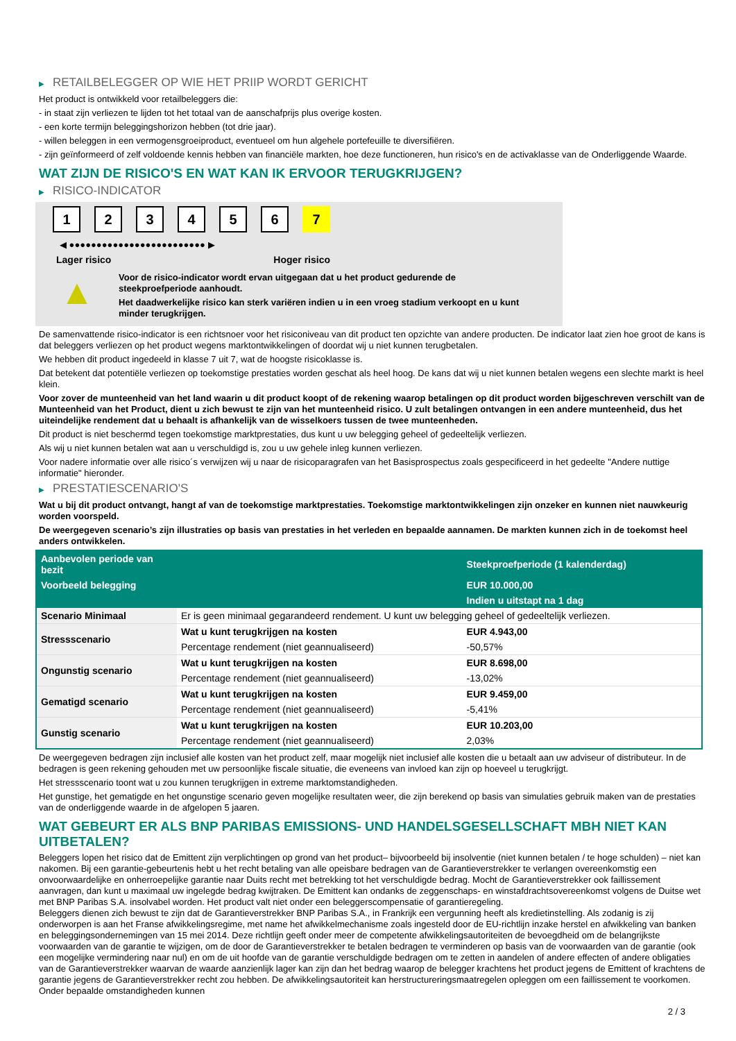▶ RETAILBELEGGER OP WIE HET PRIIP WORDT GERICHT
Het product is ontwikkeld voor retailbeleggers die:
- in staat zijn verliezen te lijden tot het totaal van de aanschafprijs plus overige kosten.
- een korte termijn beleggingshorizon hebben (tot drie jaar).
- willen beleggen in een vermogensgroeiproduct, eventueel om hun algehele portefeuille te diversifiëren.
- zijn geïnformeerd of zelf voldoende kennis hebben van financiële markten, hoe deze functioneren, hun risico's en de activaklasse van de Onderliggende Waarde.
WAT ZIJN DE RISICO'S EN WAT KAN IK ERVOOR TERUGKRIJGEN?
▶ RISICO-INDICATOR
1 2 3 4 5 6 7
◀ ●●●●●●●●●●●●●●●●●●●●●●●●● ▶
Lager risico Hoger risico
▲
Voor de risico-indicator wordt ervan uitgegaan dat u het product gedurende de steekproefperiode aanhoudt.
Het daadwerkelijke risico kan sterk variëren indien u in een vroeg stadium verkoopt en u kunt minder terugkrijgen.
De samenvattende risico-indicator is een richtsnoer voor het risiconiveau van dit product ten opzichte van andere producten. De indicator laat zien hoe groot de kans is dat beleggers verliezen op het product wegens marktontwikkelingen of doordat wij u niet kunnen terugbetalen.
We hebben dit product ingedeeld in klasse 7 uit 7, wat de hoogste risicoklasse is.
Dat betekent dat potentiële verliezen op toekomstige prestaties worden geschat als heel hoog. De kans dat wij u niet kunnen betalen wegens een slechte markt is heel klein.
Voor zover de munteenheid van het land waarin u dit product koopt of de rekening waarop betalingen op dit product worden bijgeschreven verschilt van de Munteenheid van het Product, dient u zich bewust te zijn van het munteenheid risico. U zult betalingen ontvangen in een andere munteenheid, dus het uiteindelijke rendement dat u behaalt is afhankelijk van de wisselkoers tussen de twee munteenheden.
Dit product is niet beschermd tegen toekomstige marktprestaties, dus kunt u uw belegging geheel of gedeeltelijk verliezen.
Als wij u niet kunnen betalen wat aan u verschuldigd is, zou u uw gehele inleg kunnen verliezen.
Voor nadere informatie over alle risico´s verwijzen wij u naar de risicoparagrafen van het Basisprospectus zoals gespecificeerd in het gedeelte "Andere nuttige informatie" hieronder.
▶ PRESTATIESCENARIO'S
Wat u bij dit product ontvangt, hangt af van de toekomstige marktprestaties. Toekomstige marktontwikkelingen zijn onzeker en kunnen niet nauwkeurig worden voorspeld.
De weergegeven scenario’s zijn illustraties op basis van prestaties in het verleden en bepaalde aannamen. De markten kunnen zich in de toekomst heel anders ontwikkelen.
| Aanbevolen periode van bezit | | Steekproefperiode (1 kalenderdag) |
| Voorbeeld belegging | | EUR 10.000,00 |
| | | Indien u uitstapt na 1 dag |
| Scenario Minimaal | Er is geen minimaal gegarandeerd rendement. U kunt uw belegging geheel of gedeeltelijk verliezen. | |
| Stressscenario | Wat u kunt terugkrijgen na kosten | EUR 4.943,00 |
| | Percentage rendement (niet geannualiseerd) | -50,57% |
| Ongunstig scenario | Wat u kunt terugkrijgen na kosten | EUR 8.698,00 |
| | Percentage rendement (niet geannualiseerd) | -13,02% |
| Gematigd scenario | Wat u kunt terugkrijgen na kosten | EUR 9.459,00 |
| | Percentage rendement (niet geannualiseerd) | -5,41% |
| Gunstig scenario | Wat u kunt terugkrijgen na kosten | EUR 10.203,00 |
| | Percentage rendement (niet geannualiseerd) | 2,03% |
De weergegeven bedragen zijn inclusief alle kosten van het product zelf, maar mogelijk niet inclusief alle kosten die u betaalt aan uw adviseur of distributeur. In de bedragen is geen rekening gehouden met uw persoonlijke fiscale situatie, die eveneens van invloed kan zijn op hoeveel u terugkrijgt.
Het stressscenario toont wat u zou kunnen terugkrijgen in extreme marktomstandigheden.
Het gunstige, het gematigde en het ongunstige scenario geven mogelijke resultaten weer, die zijn berekend op basis van simulaties gebruik maken van de prestaties van de onderliggende waarde in de afgelopen 5 jaaren.
WAT GEBEURT ER ALS BNP PARIBAS EMISSIONS- UND HANDELSGESELLSCHAFT MBH NIET KAN UITBETALEN?
Beleggers lopen het risico dat de Emittent zijn verplichtingen op grond van het product– bijvoorbeeld bij insolventie (niet kunnen betalen / te hoge schulden) – niet kan nakomen. Bij een garantie-gebeurtenis hebt u het recht betaling van alle opeisbare bedragen van de Garantieverstrekker te verlangen overeenkomstig een onvoorwaardelijke en onherroepelijke garantie naar Duits recht met betrekking tot het verschuldigde bedrag. Mocht de Garantieverstrekker ook faillissement aanvragen, dan kunt u maximaal uw ingelegde bedrag kwijtraken. De Emittent kan ondanks de zeggenschaps- en winstafdrachtsovereenkomst volgens de Duitse wet met BNP Paribas S.A. insolvabel worden. Het product valt niet onder een beleggerscompensatie of garantieregeling.
Beleggers dienen zich bewust te zijn dat de Garantieverstrekker BNP Paribas S.A., in Frankrijk een vergunning heeft als kredietinstelling. Als zodanig is zij onderworpen is aan het Franse afwikkelingsregime, met name het afwikkelmechanisme zoals ingesteld door de EU-richtlijn inzake herstel en afwikkeling van banken en beleggingsondernemingen van 15 mei 2014. Deze richtlijn geeft onder meer de competente afwikkelingsautoriteiten de bevoegdheid om de belangrijkste voorwaarden van de garantie te wijzigen, om de door de Garantieverstrekker te betalen bedragen te verminderen op basis van de voorwaarden van de garantie (ook een mogelijke vermindering naar nul) en om de uit hoofde van de garantie verschuldigde bedragen om te zetten in aandelen of andere effecten of andere obligaties van de Garantieverstrekker waarvan de waarde aanzienlijk lager kan zijn dan het bedrag waarop de belegger krachtens het product jegens de Emittent of krachtens de garantie jegens de Garantieverstrekker recht zou hebben. De afwikkelingsautoriteit kan herstructureringsmaatregelen opleggen om een faillissement te voorkomen. Onder bepaalde omstandigheden kunnen
2 / 3